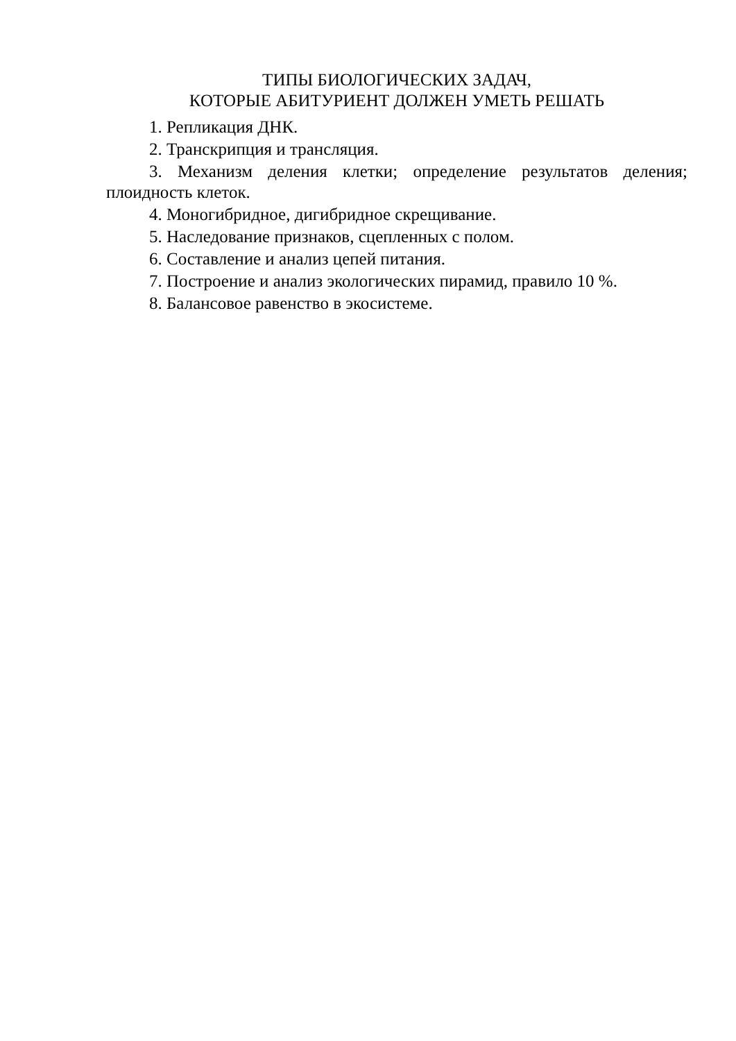ТИПЫ БИОЛОГИЧЕСКИХ ЗАДАЧ,
КОТОРЫЕ АБИТУРИЕНТ ДОЛЖЕН УМЕТЬ РЕШАТЬ
1. Репликация ДНК.
2. Транскрипция и трансляция.
3. Механизм деления клетки; определение результатов деления; плоидность клеток.
4. Моногибридное, дигибридное скрещивание.
5. Наследование признаков, сцепленных с полом.
6. Составление и анализ цепей питания.
7. Построение и анализ экологических пирамид, правило 10 %.
8. Балансовое равенство в экосистеме.